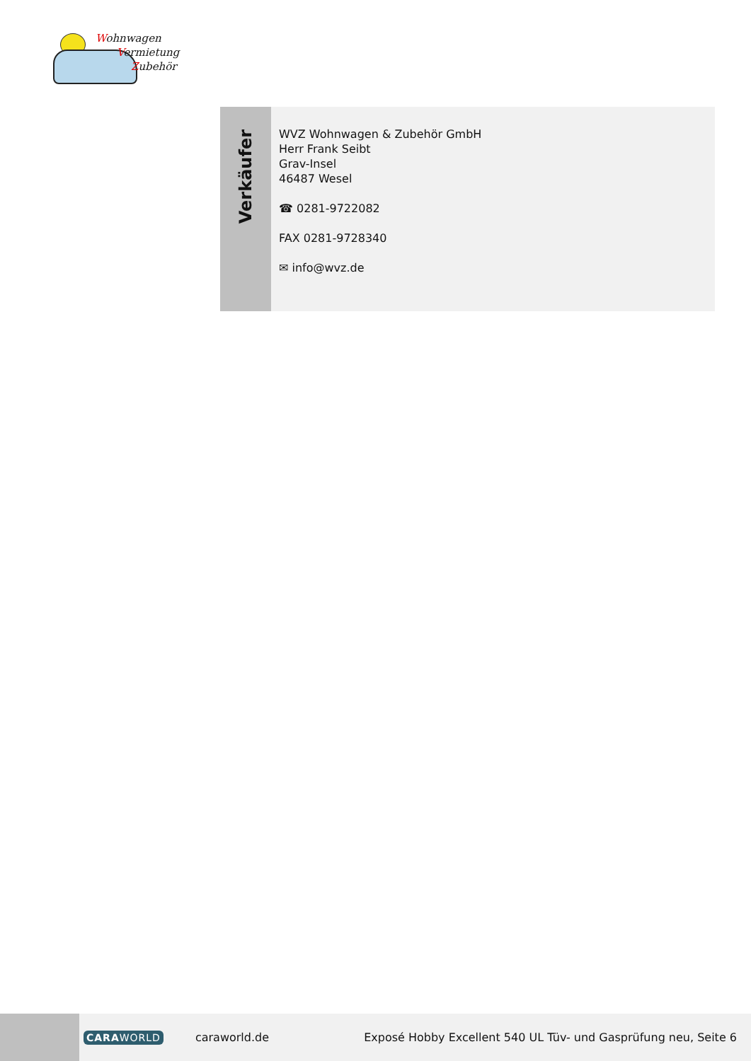Wohnwagen
Vermietung
Zubehör
Verkäufer
WVZ Wohnwagen & Zubehör GmbH
Herr Frank Seibt
Grav-Insel
46487 Wesel
☎ 0281-9722082
FAX 0281-9728340
✉ info@wvz.de
CARAWORLD caraworld.de Exposé Hobby Excellent 540 UL Tüv- und Gasprüfung neu, Seite 6